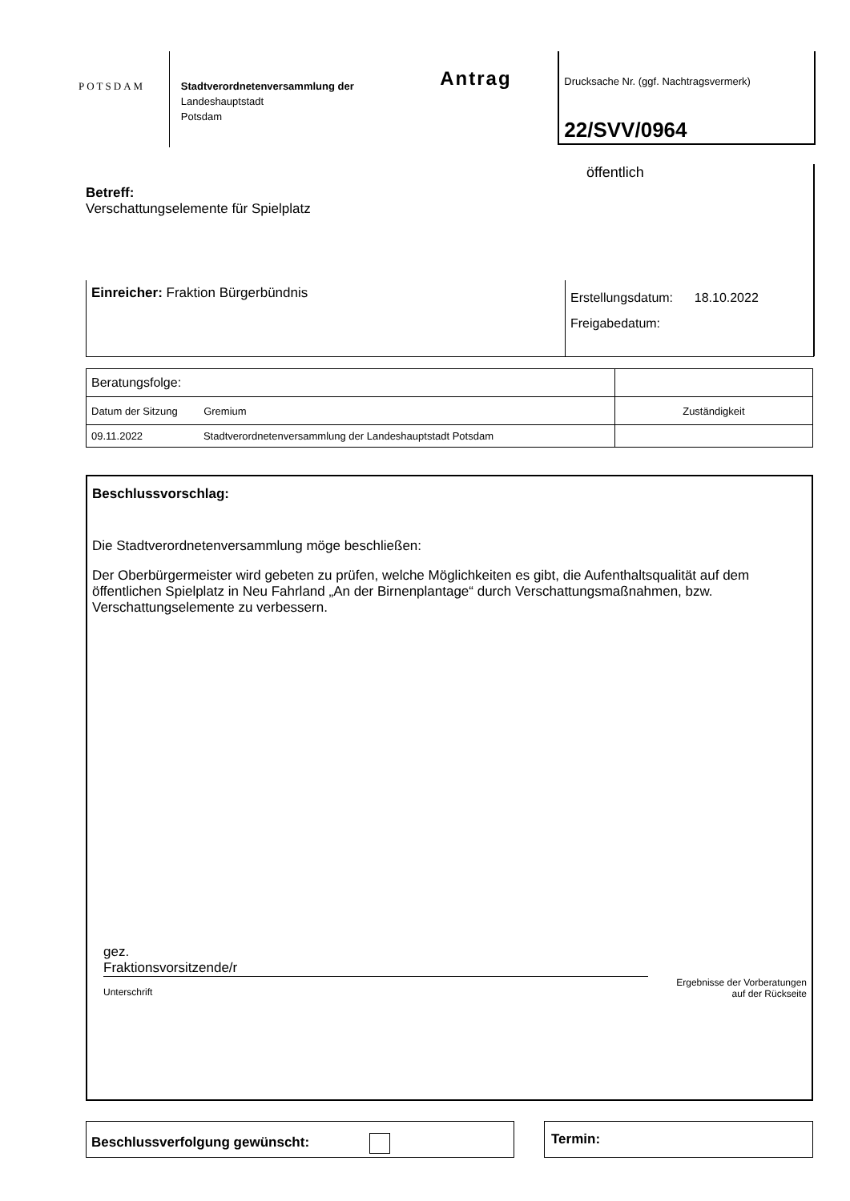POTSDAM
Stadtverordnetenversammlung der
Landeshauptstadt
Potsdam
Antrag
Drucksache Nr. (ggf. Nachtragsvermerk)
22/SVV/0964
öffentlich
Betreff:
Verschattungselemente für Spielplatz
Einreicher: Fraktion Bürgerbündnis
Erstellungsdatum: 18.10.2022
Freigabedatum:
| Beratungsfolge: | |
| Datum der Sitzung Gremium | Zuständigkeit |
| 09.11.2022 Stadtverordnetenversammlung der Landeshauptstadt Potsdam | |
Beschlussvorschlag:
Die Stadtverordnetenversammlung möge beschließen:
Der Oberbürgermeister wird gebeten zu prüfen, welche Möglichkeiten es gibt, die Aufenthaltsqualität auf dem öffentlichen Spielplatz in Neu Fahrland „An der Birnenplantage“ durch Verschattungsmaßnahmen, bzw. Verschattungselemente zu verbessern.
gez.
Fraktionsvorsitzende/r
Unterschrift Ergebnisse der Vorberatungen
auf der Rückseite
Beschlussverfolgung gewünscht: Termin: